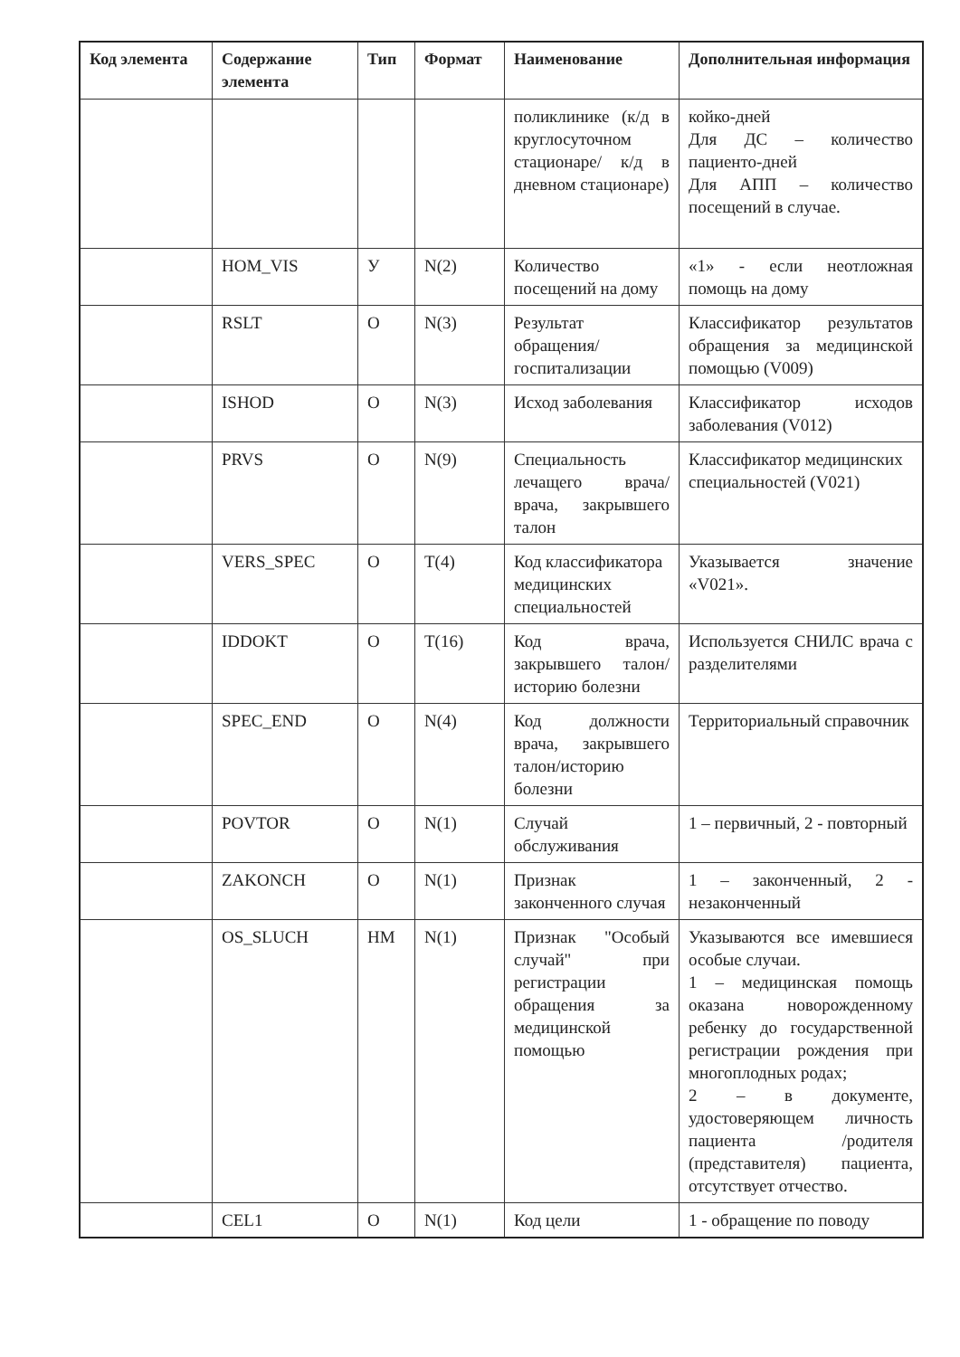| Код элемента | Содержание элемента | Тип | Формат | Наименование | Дополнительная информация |
| --- | --- | --- | --- | --- | --- |
| | | | | поликлинике (к/д в круглосуточном стационаре/ к/д в дневном стационаре) | койко-дней Для ДС – количество пациенто-дней Для АПП – количество посещений в случае. |
| | HOM_VIS | У | N(2) | Количество посещений на дому | «1» - если неотложная помощь на дому |
| | RSLT | О | N(3) | Результат обращения/ госпитализации | Классификатор результатов обращения за медицинской помощью (V009) |
| | ISHOD | О | N(3) | Исход заболевания | Классификатор исходов заболевания (V012) |
| | PRVS | О | N(9) | Специальность лечащего врача/ врача, закрывшего талон | Классификатор медицинских специальностей (V021) |
| | VERS_SPEC | О | T(4) | Код классификатора медицинских специальностей | Указывается значение «V021». |
| | IDDOKT | О | T(16) | Код врача, закрывшего талон/историю болезни | Используется СНИЛС врача с разделителями |
| | SPEC_END | О | N(4) | Код должности врача, закрывшего талон/историю болезни | Территориальный справочник |
| | POVTOR | О | N(1) | Случай обслуживания | 1 – первичный, 2 - повторный |
| | ZAKONCH | О | N(1) | Признак законченного случая | 1 – законченный, 2 - незаконченный |
| | OS_SLUCH | НМ | N(1) | Признак "Особый случай" при регистрации обращения за медицинской помощью | Указываются все имевшиеся особые случаи. 1 – медицинская помощь оказана новорожденному ребенку до государственной регистрации рождения при многоплодных родах; 2 – в документе, удостоверяющем личность пациента /родителя (представителя) пациента, отсутствует отчество. |
| | CEL1 | О | N(1) | Код цели | 1 - обращение по поводу |